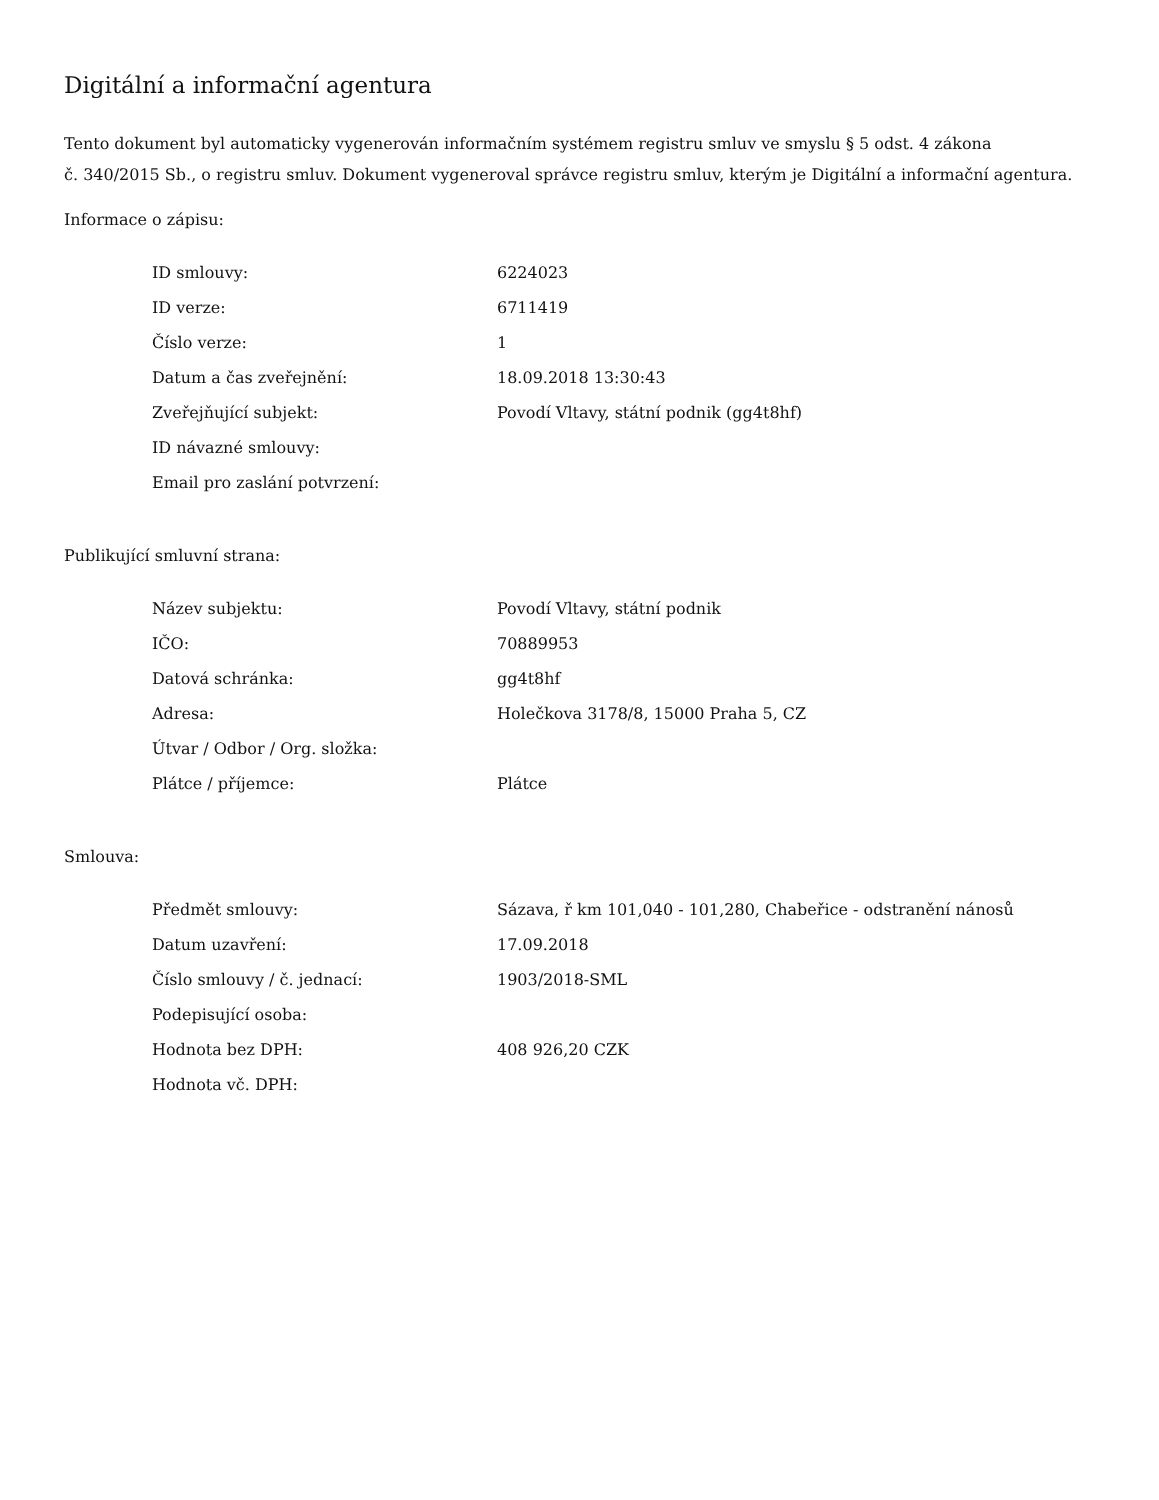Digitální a informační agentura
Tento dokument byl automaticky vygenerován informačním systémem registru smluv ve smyslu § 5 odst. 4 zákona
č. 340/2015 Sb., o registru smluv. Dokument vygeneroval správce registru smluv, kterým je Digitální a informační agentura.
Informace o zápisu:
| ID smlouvy: | 6224023 |
| ID verze: | 6711419 |
| Číslo verze: | 1 |
| Datum a čas zveřejnění: | 18.09.2018 13:30:43 |
| Zveřejňující subjekt: | Povodí Vltavy, státní podnik (gg4t8hf) |
| ID návazné smlouvy: | |
| Email pro zaslání potvrzení: | |
Publikující smluvní strana:
| Název subjektu: | Povodí Vltavy, státní podnik |
| IČO: | 70889953 |
| Datová schránka: | gg4t8hf |
| Adresa: | Holečkova 3178/8, 15000 Praha 5, CZ |
| Útvar / Odbor / Org. složka: | |
| Plátce / příjemce: | Plátce |
Smlouva:
| Předmět smlouvy: | Sázava, ř km 101,040 - 101,280, Chabeřice - odstranění nánosů |
| Datum uzavření: | 17.09.2018 |
| Číslo smlouvy / č. jednací: | 1903/2018-SML |
| Podepisující osoba: | |
| Hodnota bez DPH: | 408 926,20 CZK |
| Hodnota vč. DPH: | |